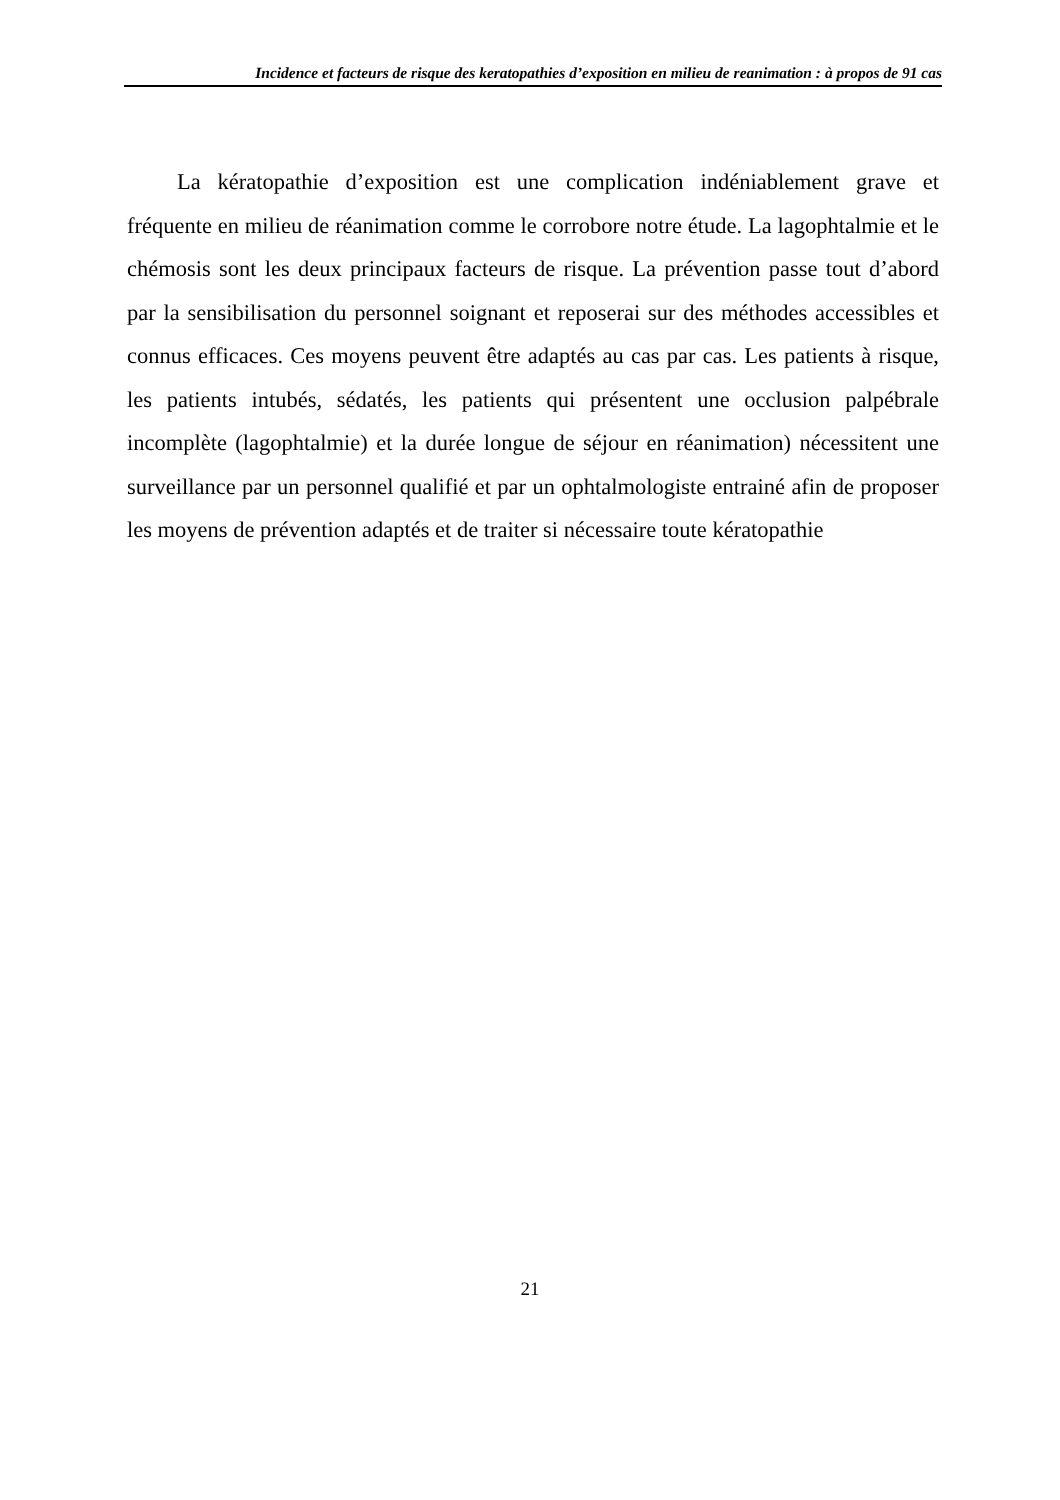Incidence et facteurs de risque des keratopathies d’exposition en milieu de reanimation : à propos de 91 cas
La kératopathie d’exposition est une complication indéniablement grave et fréquente en milieu de réanimation comme le corrobore notre étude. La lagophtalmie et le chémosis sont les deux principaux facteurs de risque. La prévention passe tout d’abord par la sensibilisation du personnel soignant et reposerai sur des méthodes accessibles et connus efficaces. Ces moyens peuvent être adaptés au cas par cas. Les patients à risque, les patients intubés, sédatés, les patients qui présentent une occlusion palpébrale incomplète (lagophtalmie) et la durée longue de séjour en réanimation) nécessitent une surveillance par un personnel qualifié et par un ophtalmologiste entrainé afin de proposer les moyens de prévention adaptés et de traiter si nécessaire toute kératopathie
21